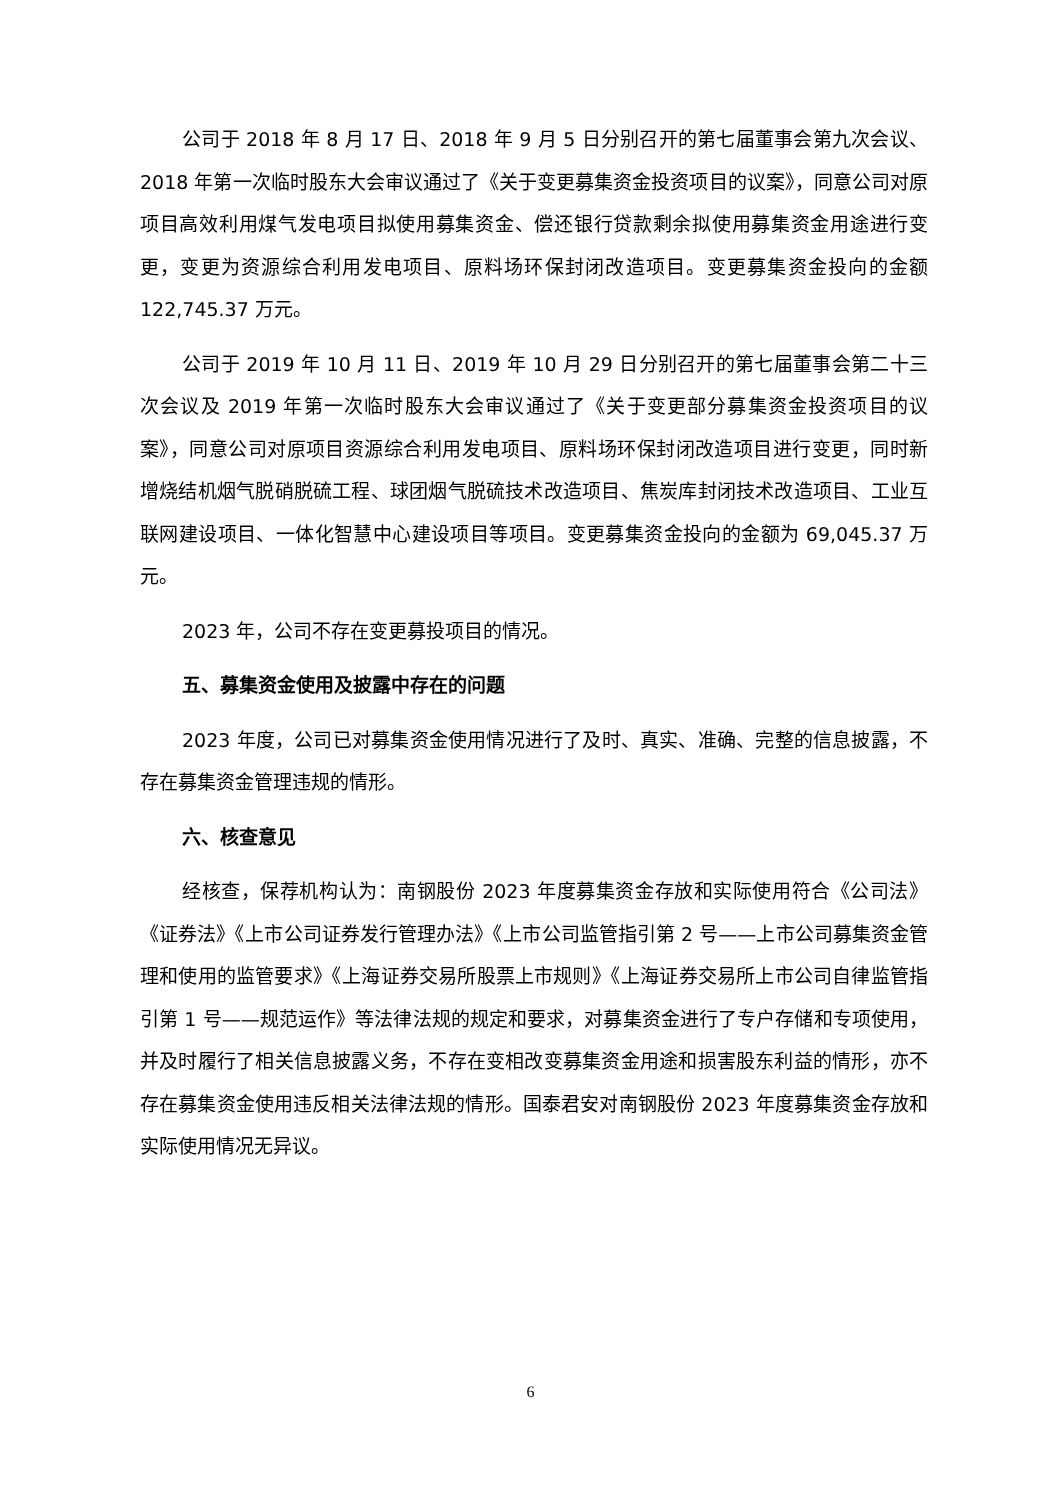公司于 2018 年 8 月 17 日、2018 年 9 月 5 日分别召开的第七届董事会第九次会议、2018 年第一次临时股东大会审议通过了《关于变更募集资金投资项目的议案》，同意公司对原项目高效利用煤气发电项目拟使用募集资金、偿还银行贷款剩余拟使用募集资金用途进行变更，变更为资源综合利用发电项目、原料场环保封闭改造项目。变更募集资金投向的金额 122,745.37 万元。
公司于 2019 年 10 月 11 日、2019 年 10 月 29 日分别召开的第七届董事会第二十三次会议及 2019 年第一次临时股东大会审议通过了《关于变更部分募集资金投资项目的议案》，同意公司对原项目资源综合利用发电项目、原料场环保封闭改造项目进行变更，同时新增烧结机烟气脱硝脱硫工程、球团烟气脱硫技术改造项目、焦炭库封闭技术改造项目、工业互联网建设项目、一体化智慧中心建设项目等项目。变更募集资金投向的金额为 69,045.37 万元。
2023 年，公司不存在变更募投项目的情况。
五、募集资金使用及披露中存在的问题
2023 年度，公司已对募集资金使用情况进行了及时、真实、准确、完整的信息披露，不存在募集资金管理违规的情形。
六、核查意见
经核查，保荐机构认为：南钢股份 2023 年度募集资金存放和实际使用符合《公司法》《证券法》《上市公司证券发行管理办法》《上市公司监管指引第 2 号——上市公司募集资金管理和使用的监管要求》《上海证券交易所股票上市规则》《上海证券交易所上市公司自律监管指引第 1 号——规范运作》等法律法规的规定和要求，对募集资金进行了专户存储和专项使用，并及时履行了相关信息披露义务，不存在变相改变募集资金用途和损害股东利益的情形，亦不存在募集资金使用违反相关法律法规的情形。国泰君安对南钢股份 2023 年度募集资金存放和实际使用情况无异议。
6